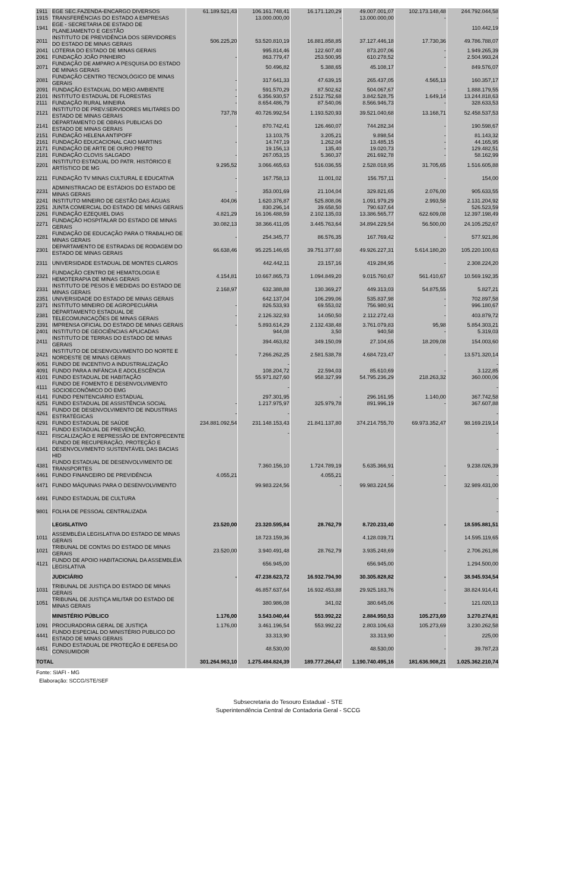| 1911 | EGE SEC.FAZENDA-ENCARGO DIVERSOS | 61.189.521,43 | 106.161.748,41 | 16.171.120,29 | 49.007.001,07 | 102.173.148,48 | 244.792.044,58 |
| 1915 | TRANSFERÊNCIAS DO ESTADO A EMPRESAS | | 13.000.000,00 | - | 13.000.000,00 | - | - |
| 1941 | EGE - SECRETARIA DE ESTADO DE PLANEJAMENTO E GESTÃO | | | | | | 110.442,19 |
| 2011 | INSTITUTO DE PREVIDÊNCIA DOS SERVIDORES DO ESTADO DE MINAS GERAIS | 506.225,20 | 53.520.810,19 | 16.881.858,85 | 37.127.446,18 | 17.730,36 | 49.786.788,07 |
| 2041 | LOTERIA DO ESTADO DE MINAS GERAIS | | 995.814,46 | 122.607,40 | 873.207,06 | - | 1.949.265,39 |
| 2061 | FUNDAÇÃO JOÃO PINHEIRO | - | 863.779,47 | 253.500,95 | 610.278,52 | - | 2.504.993,24 |
| 2071 | FUNDAÇÃO DE AMPARO A PESQUISA DO ESTADO DE MINAS GERAIS | | 50.496,82 | 5.388,65 | 45.108,17 | - | 849.576,07 |
| 2081 | FUNDAÇÃO CENTRO TECNOLÓGICO DE MINAS GERAIS | - | 317.641,33 | 47.639,15 | 265.437,05 | 4.565,13 | 160.357,17 |
| 2091 | FUNDAÇÃO ESTADUAL DO MEIO AMBIENTE | - | 591.570,29 | 87.502,62 | 504.067,67 | - | 1.888.179,55 |
| 2101 | INSTITUTO ESTADUAL DE FLORESTAS | - | 6.356.930,57 | 2.512.752,68 | 3.842.528,75 | 1.649,14 | 13.244.818,63 |
| 2111 | FUNDAÇÃO RURAL MINEIRA | - | 8.654.486,79 | 87.540,06 | 8.566.946,73 | - | 328.633,53 |
| 2121 | INSTITUTO DE PREV.SERVIDORES MILITARES DO ESTADO DE MINAS GERAIS | 737,78 | 40.726.992,54 | 1.193.520,93 | 39.521.040,68 | 13.168,71 | 52.458.537,53 |
| 2141 | DEPARTAMENTO DE OBRAS PUBLICAS DO ESTADO DE MINAS GERAIS | - | 870.742,41 | 126.460,07 | 744.282,34 | - | 190.598,67 |
| 2151 | FUNDAÇÃO HELENA ANTIPOFF | | 13.103,75 | 3.205,21 | 9.898,54 | - | 81.143,32 |
| 2161 | FUNDAÇÃO EDUCACIONAL CAIO MARTINS | - | 14.747,19 | 1.262,04 | 13.485,15 | - | 44.165,95 |
| 2171 | FUNDAÇÃO DE ARTE DE OURO PRETO | | 19.156,13 | 135,40 | 19.020,73 | - | 129.482,51 |
| 2181 | FUNDAÇÃO CLOVIS SALGADO | - | 267.053,15 | 5.360,37 | 261.692,78 | - | 58.162,99 |
| 2201 | INSTITUTO ESTADUAL DO PATR. HISTÓRICO E ARTÍSTICO DE MG | 9.295,52 | 3.066.465,63 | 516.036,55 | 2.528.018,95 | 31.705,65 | 1.516.605,88 |
| 2211 | FUNDAÇÃO TV MINAS CULTURAL E EDUCATIVA | - | 167.758,13 | 11.001,02 | 156.757,11 | - | 154,00 |
| 2231 | ADMINISTRACAO DE ESTÁDIOS DO ESTADO DE MINAS GERAIS | - | 353.001,69 | 21.104,04 | 329.821,65 | 2.076,00 | 905.633,55 |
| 2241 | INSTITUTO MINEIRO DE GESTÃO DAS ÁGUAS | 404,06 | 1.620.376,87 | 525.808,06 | 1.091.979,29 | 2.993,58 | 2.131.204,92 |
| 2251 | JUNTA COMERCIAL DO ESTADO DE MINAS GERAIS | | 830.296,14 | 39.658,50 | 790.637,64 | - | 526.523,59 |
| 2261 | FUNDAÇÃO EZEQUIEL DIAS | 4.821,29 | 16.106.488,59 | 2.102.135,03 | 13.386.565,77 | 622.609,08 | 12.397.198,49 |
| 2271 | FUNDAÇÃO HOSPITALAR DO ESTADO DE MINAS GERAIS | 30.082,13 | 38.366.411,05 | 3.445.763,64 | 34.894.229,54 | 56.500,00 | 24.105.252,67 |
| 2281 | FUNDAÇÃO DE EDUCAÇÃO PARA O TRABALHO DE MINAS GERAIS | - | 254.345,77 | 86.576,35 | 167.769,42 | - | 577.921,86 |
| 2301 | DEPARTAMENTO DE ESTRADAS DE RODAGEM DO ESTADO DE MINAS GERAIS | 66.638,46 | 95.225.146,65 | 39.751.377,60 | 49.926.227,31 | 5.614.180,20 | 105.220.100,63 |
| 2311 | UNIVERSIDADE ESTADUAL DE MONTES CLAROS | | 442.442,11 | 23.157,16 | 419.284,95 | - | 2.308.224,20 |
| 2321 | FUNDAÇÃO CENTRO DE HEMATOLOGIA E HEMOTERAPIA DE MINAS GERAIS | 4.154,81 | 10.667.865,73 | 1.094.849,20 | 9.015.760,67 | 561.410,67 | 10.569.192,35 |
| 2331 | INSTITUTO DE PESOS E MEDIDAS DO ESTADO DE MINAS GERAIS | 2.168,97 | 632.388,88 | 130.369,27 | 449.313,03 | 54.875,55 | 5.827,21 |
| 2351 | UNIVERSIDADE DO ESTADO DE MINAS GERAIS | | 642.137,04 | 106.299,06 | 535.837,98 | - | 702.897,58 |
| 2371 | INSTITUTO MINEIRO DE AGROPECUÁRIA | - | 826.533,93 | 69.553,02 | 756.980,91 | - | 996.180,67 |
| 2381 | DEPARTAMENTO ESTADUAL DE TELECOMUNICAÇÕES DE MINAS GERAIS | - | 2.126.322,93 | 14.050,50 | 2.112.272,43 | - | 403.879,72 |
| 2391 | IMPRENSA OFICIAL DO ESTADO DE MINAS GERAIS | - | 5.893.614,29 | 2.132.438,48 | 3.761.079,83 | 95,98 | 5.854.303,21 |
| 2401 | INSTITUTO DE GEOCIÊNCIAS APLICADAS | | 944,08 | 3,50 | 940,58 | - | 5.319,03 |
| 2411 | INSTITUTO DE TERRAS DO ESTADO DE MINAS GERAIS | | 394.463,82 | 349.150,09 | 27.104,65 | 18.209,08 | 154.003,60 |
| 2421 | INSTITUTO DE DESENVOLVIMENTO DO NORTE E NORDESTE DE MINAS GERAIS | - | 7.266.262,25 | 2.581.538,78 | 4.684.723,47 | - | 13.571.320,14 |
| 4051 | FUNDO DE INCENTIVO A INDUSTRIALIZAÇÃO | | - | | | | - |
| 4091 | FUNDO PARA A INFÂNCIA E ADOLESCÊNCIA | | 108.204,72 | 22.594,03 | 85.610,69 | - | 3.122,85 |
| 4101 | FUNDO ESTADUAL DE HABITAÇÃO | | 55.971.827,60 | 958.327,99 | 54.795.236,29 | 218.263,32 | 360.000,06 |
| 4111 | FUNDO DE FOMENTO E DESENVOLVIMENTO SOCIOECONÔMICO DO EMG | | - | | | | - |
| 4141 | FUNDO PENITENCIÁRIO ESTADUAL | | 297.301,95 | - | 296.161,95 | 1.140,00 | 367.742,58 |
| 4251 | FUNDO ESTADUAL DE ASSISTÊNCIA SOCIAL | - | 1.217.975,97 | 325.979,78 | 891.996,19 | - | 367.607,88 |
| 4261 | FUNDO DE DESENVOLVIMENTO DE INDUSTRIAS ESTRATÉGICAS | - | - | | | | - |
| 4291 | FUNDO ESTADUAL DE SAÚDE | 234.881.092,54 | 231.148.153,43 | 21.841.137,80 | 374.214.755,70 | 69.973.352,47 | 98.169.219,14 |
| 4321 | FUNDO ESTADUAL DE PREVENÇÃO, FISCALIZAÇÃO E REPRESSÃO DE ENTORPECENTE | | - | | | | - |
| 4341 | FUNDO DE RECUPERAÇÃO, PROTEÇÃO E DESENVOLVIMENTO SUSTENTÁVEL DAS BACIAS HID | | | | | | - |
| 4381 | FUNDO ESTADUAL DE DESENVOLVIMENTO DE TRANSPORTES | | 7.360.156,10 | 1.724.789,19 | 5.635.366,91 | - | 9.238.026,39 |
| 4461 | FUNDO FINANCEIRO DE PREVIDÊNCIA | 4.055,21 | | 4.055,21 | - | - | - |
| 4471 | FUNDO MÁQUINAS PARA O DESENVOLVIMENTO | | 99.983.224,56 | - | 99.983.224,56 | - | 32.989.431,00 |
| 4491 | FUNDO ESTADUAL DE CULTURA | | | | | | - |
| 9801 | FOLHA DE PESSOAL CENTRALIZADA | | | | | | - |
| | LEGISLATIVO | 23.520,00 | 23.320.595,84 | 28.762,79 | 8.720.233,40 | - | 18.595.881,51 |
| 1011 | ASSEMBLÉIA LEGISLATIVA DO ESTADO DE MINAS GERAIS | | 18.723.159,36 | | 4.128.039,71 | | 14.595.119,65 |
| 1021 | TRIBUNAL DE CONTAS DO ESTADO DE MINAS GERAIS | 23.520,00 | 3.940.491,48 | 28.762,79 | 3.935.248,69 | - | 2.706.261,86 |
| 4121 | FUNDO DE APOIO HABITACIONAL DA ASSEMBLÉIA LEGISLATIVA | | 656.945,00 | | 656.945,00 | | 1.294.500,00 |
| | JUDICIÁRIO | - | 47.238.623,72 | 16.932.794,90 | 30.305.828,82 | - | 38.945.934,54 |
| 1031 | TRIBUNAL DE JUSTIÇA DO ESTADO DE MINAS GERAIS | | 46.857.637,64 | 16.932.453,88 | 29.925.183,76 | - | 38.824.914,41 |
| 1051 | TRIBUNAL DE JUSTIÇA MILITAR DO ESTADO DE MINAS GERAIS | | 380.986,08 | 341,02 | 380.645,06 | - | 121.020,13 |
| | MINISTÉRIO PÚBLICO | 1.176,00 | 3.543.040,44 | 553.992,22 | 2.884.950,53 | 105.273,69 | 3.270.274,81 |
| 1091 | PROCURADORIA GERAL DE JUSTIÇA | 1.176,00 | 3.461.196,54 | 553.992,22 | 2.803.106,63 | 105.273,69 | 3.230.262,58 |
| 4441 | FUNDO ESPECIAL DO MINISTÉRIO PUBLICO DO ESTADO DE MINAS GERAIS | | 33.313,90 | | 33.313,90 | - | 225,00 |
| 4451 | FUNDO ESTADUAL DE PROTEÇÃO E DEFESA DO CONSUMIDOR | | 48.530,00 | | 48.530,00 | - | 39.787,23 |
| TOTAL | | 301.264.963,10 | 1.275.484.824,39 | 189.777.264,47 | 1.190.740.495,16 | 181.636.908,21 | 1.025.362.210,74 |
Fonte: SIAFI - MG
Elaboração: SCCG/STE/SEF
Subsecretaria do Tesouro Estadual - STE
Superintendência Central de Contadoria Geral - SCCG